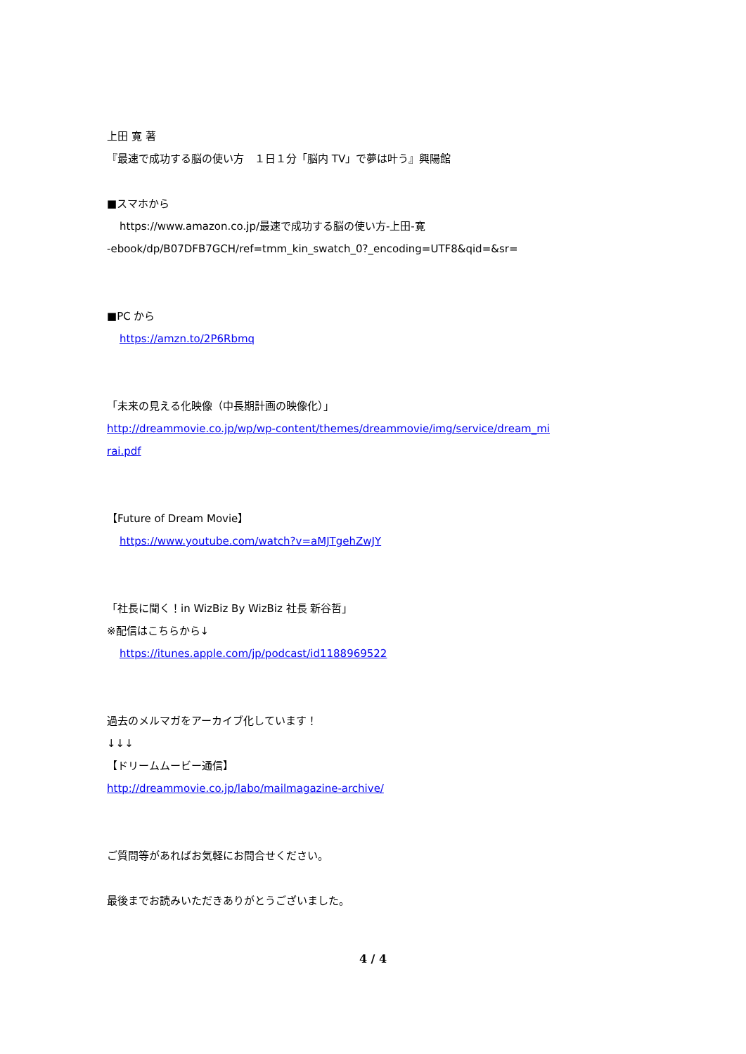上田 寛 著
『最速で成功する脳の使い方　１日１分「脳内 TV」で夢は叶う』興陽館
■スマホから
https://www.amazon.co.jp/最速で成功する脳の使い方-上田-寛
-ebook/dp/B07DFB7GCH/ref=tmm_kin_swatch_0?_encoding=UTF8&qid=&sr=
■PC から
https://amzn.to/2P6Rbmq
「未来の見える化映像（中長期計画の映像化）」
http://dreammovie.co.jp/wp/wp-content/themes/dreammovie/img/service/dream_mi
rai.pdf
【Future of Dream Movie】
https://www.youtube.com/watch?v=aMJTgehZwJY
「社長に聞く！in WizBiz By WizBiz 社長 新谷哲」
※配信はこちらから↓
https://itunes.apple.com/jp/podcast/id1188969522
過去のメルマガをアーカイブ化しています！
↓↓↓
【ドリームムービー通信】
http://dreammovie.co.jp/labo/mailmagazine-archive/
ご質問等があればお気軽にお問合せください。
最後までお読みいただきありがとうございました。
4 / 4